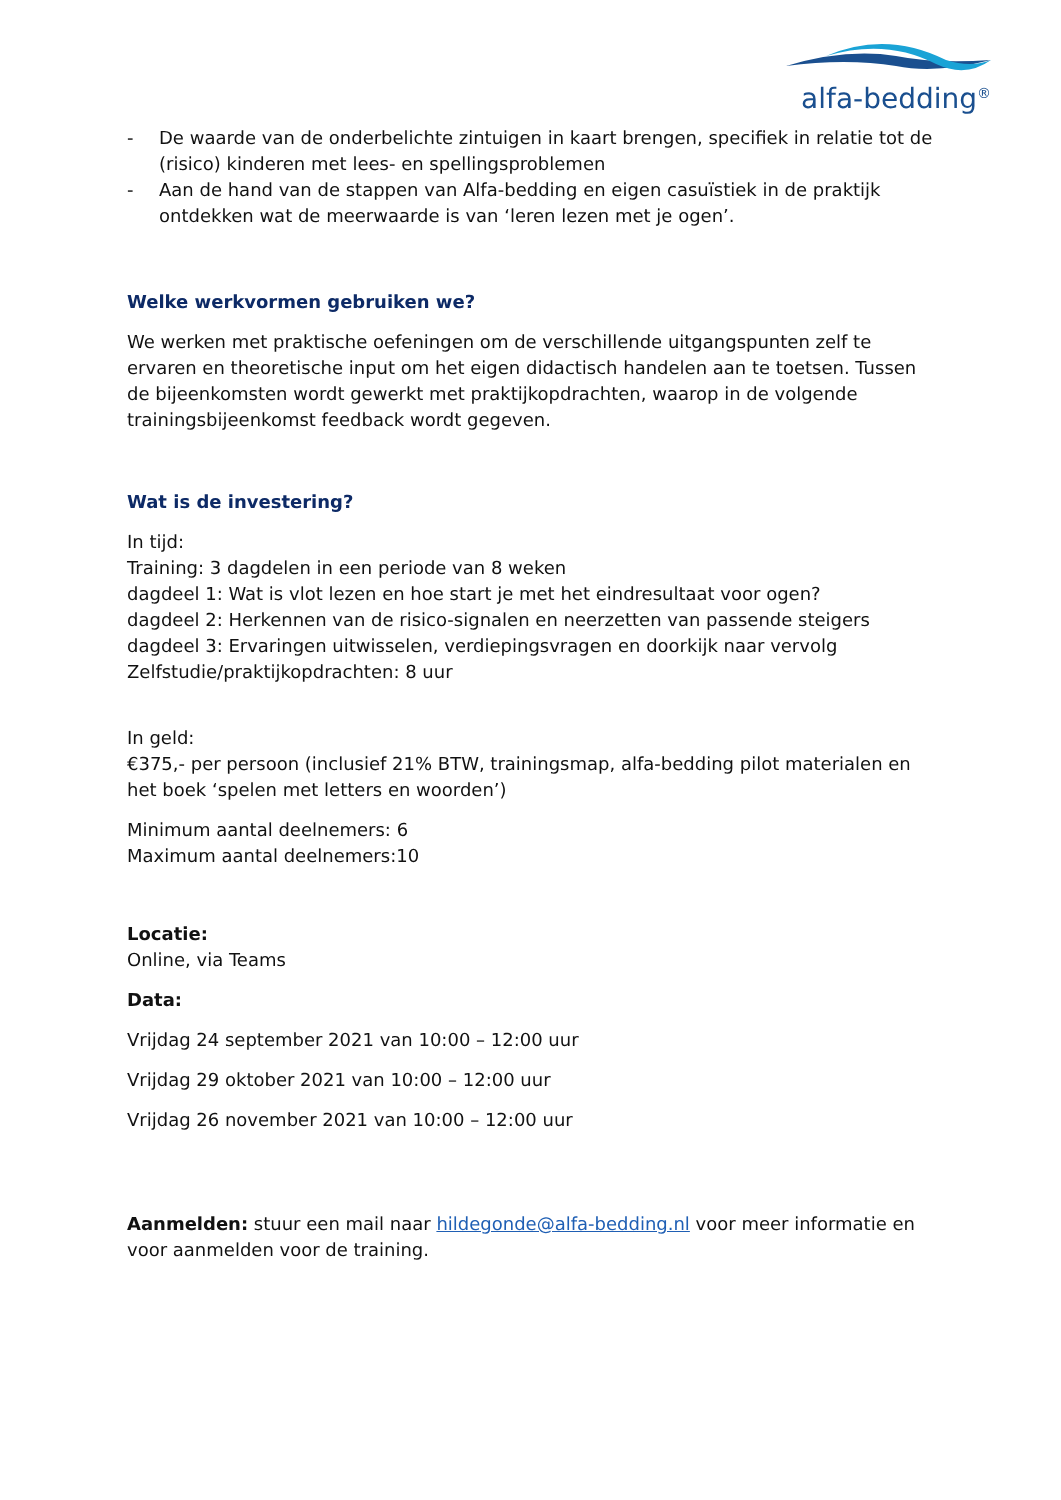alfa-bedding<sup>®</sup>
- De waarde van de onderbelichte zintuigen in kaart brengen, specifiek in relatie tot de (risico) kinderen met lees- en spellingsproblemen
- Aan de hand van de stappen van Alfa-bedding en eigen casuïstiek in de praktijk ontdekken wat de meerwaarde is van ‘leren lezen met je ogen’.
Welke werkvormen gebruiken we?
We werken met praktische oefeningen om de verschillende uitgangspunten zelf te ervaren en theoretische input om het eigen didactisch handelen aan te toetsen. Tussen de bijeenkomsten wordt gewerkt met praktijkopdrachten, waarop in de volgende trainingsbijeenkomst feedback wordt gegeven.
Wat is de investering?
In tijd:
Training: 3 dagdelen in een periode van 8 weken
dagdeel 1: Wat is vlot lezen en hoe start je met het eindresultaat voor ogen?
dagdeel 2: Herkennen van de risico-signalen en neerzetten van passende steigers
dagdeel 3: Ervaringen uitwisselen, verdiepingsvragen en doorkijk naar vervolg
Zelfstudie/praktijkopdrachten: 8 uur
In geld:
€375,- per persoon (inclusief 21% BTW, trainingsmap, alfa-bedding pilot materialen en het boek ‘spelen met letters en woorden’)
Minimum aantal deelnemers: 6
Maximum aantal deelnemers:10
Locatie:
Online, via Teams
Data:
Vrijdag 24 september 2021 van 10:00 – 12:00 uur
Vrijdag 29 oktober 2021 van 10:00 – 12:00 uur
Vrijdag 26 november 2021 van 10:00 – 12:00 uur
Aanmelden: stuur een mail naar hildegonde@alfa-bedding.nl voor meer informatie en voor aanmelden voor de training.